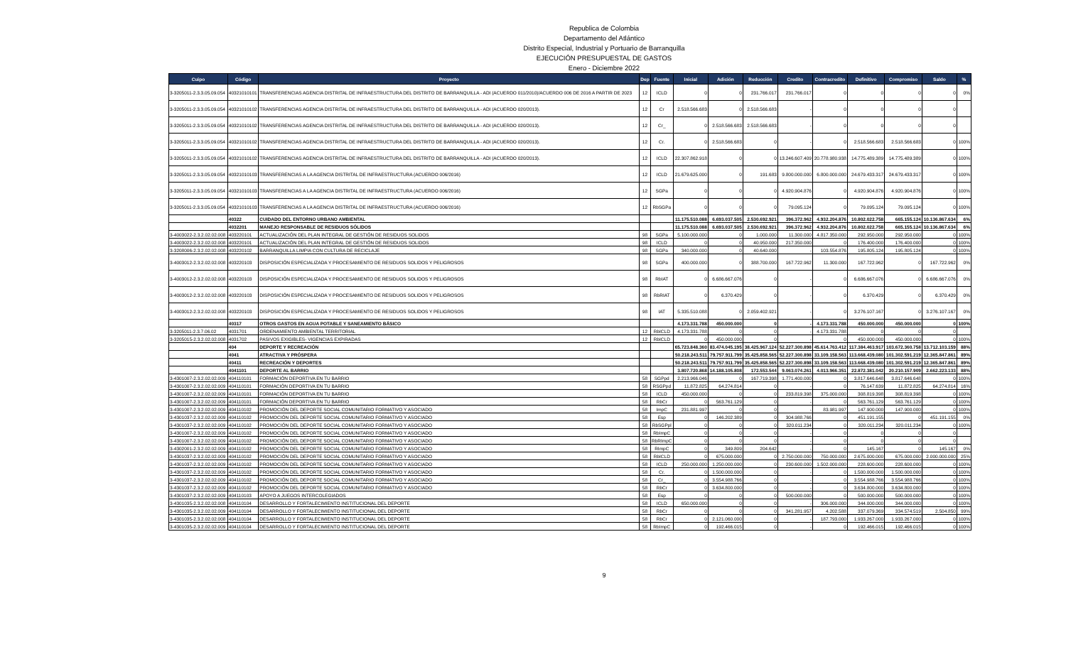Republica de Colombia
Departamento del Atlántico
Distrito Especial, Industrial y Portuario de Barranquilla
EJECUCIÓN PRESUPUESTAL DE GASTOS
Enero - Diciembre 2022
| Cuipo | Código | Proyecto | Dep | Fuente | Inicial | Adición | Reducción | Credito | Contracredito | Definitivo | Compromiso | Saldo | % |
| --- | --- | --- | --- | --- | --- | --- | --- | --- | --- | --- | --- | --- | --- |
| 3-3205011-2.3.3.05.09.054 | 40321010101 | TRANSFERENCIAS AGENCIA DISTRITAL DE INFRAESTRUCTURA DEL DISTRITO DE BARRANQUILLA - ADI (ACUERDO 011/2010)/ACUERDO 006 DE 2016 A PARTIR DE 2023 | 12 | ICLD | 0 | 0 | 231.766.017 | 231.766.017 | 0 | 0 | 0 | 0 | 0% |
| 3-3205011-2.3.3.05.09.054 | 40321010102 | TRANSFERENCIAS AGENCIA DISTRITAL DE INFRAESTRUCTURA DEL DISTRITO DE BARRANQUILLA - ADI (ACUERDO 020/2013). | 12 | Cr | 2.518.566.683 | 0 | 2.518.566.683 | - | 0 | 0 | 0 | 0 | |
| 3-3205011-2.3.3.05.09.054 | 40321010102 | TRANSFERENCIAS AGENCIA DISTRITAL DE INFRAESTRUCTURA DEL DISTRITO DE BARRANQUILLA - ADI (ACUERDO 020/2013). | 12 | Cr_ | 0 | 2.518.566.683 | 2.518.566.683 | - | 0 | 0 | 0 | 0 | |
| 3-3205011-2.3.3.05.09.054 | 40321010102 | TRANSFERENCIAS AGENCIA DISTRITAL DE INFRAESTRUCTURA DEL DISTRITO DE BARRANQUILLA - ADI (ACUERDO 020/2013). | 12 | Cr. | 0 | 2.518.566.683 | 0 | - | 0 | 2.518.566.683 | 2.518.566.683 | 0 | 100% |
| 3-3205011-2.3.3.05.09.054 | 40321010102 | TRANSFERENCIAS AGENCIA DISTRITAL DE INFRAESTRUCTURA DEL DISTRITO DE BARRANQUILLA - ADI (ACUERDO 020/2013). | 12 | ICLD | 22.307.862.918 | 0 | 0 | 13.246.607.409 | 20.778.980.938 | 14.775.489.389 | 14.775.489.389 | 0 | 100% |
| 3-3205011-2.3.3.05.09.054 | 40321010103 | TRANSFERENCIAS A LA AGENCIA DISTRITAL DE INFRAESTRUCTURA (ACUERDO 006/2016) | 12 | ICLD | 21.679.625.000 | 0 | 191.683 | 9.800.000.000 | 6.800.000.000 | 24.679.433.317 | 24.679.433.317 | 0 | 100% |
| 3-3205011-2.3.3.05.09.054 | 40321010103 | TRANSFERENCIAS A LA AGENCIA DISTRITAL DE INFRAESTRUCTURA (ACUERDO 006/2016) | 12 | SGPa | 0 | 0 | 0 | 4.920.904.876 | 0 | 4.920.904.876 | 4.920.904.876 | 0 | 100% |
| 3-3205011-2.3.3.05.09.054 | 40321010103 | TRANSFERENCIAS A LA AGENCIA DISTRITAL DE INFRAESTRUCTURA (ACUERDO 006/2016) | 12 | RbSGPa | 0 | 0 | 0 | 79.095.124 | 0 | 79.095.124 | 79.095.124 | 0 | 100% |
| | 40322 | CUIDADO DEL ENTORNO URBANO AMBIENTAL | | | 11.175.510.088 | 6.693.037.505 | 2.530.692.921 | 396.372.962 | 4.932.204.876 | 10.802.022.758 | 665.155.124 | 10.136.867.634 | 6% |
| | 4032201 | MANEJO RESPONSABLE DE RESIDUOS SÓLIDOS | | | 11.175.510.088 | 6.693.037.505 | 2.530.692.921 | 396.372.962 | 4.932.204.876 | 10.802.022.758 | 665.155.124 | 10.136.867.634 | 6% |
| 3-4003022-2.3.2.02.02.008 | 403220101 | ACTUALIZACIÓN DEL PLAN INTEGRAL DE GESTIÓN DE RESIDUOS SOLIDOS | 98 | SGPa | 5.100.000.000 | 0 | 1.000.000 | 11.300.000 | 4.817.350.000 | 292.950.000 | 292.950.000 | 0 | 100% |
| 3-4003022-2.3.2.02.02.008 | 403220101 | ACTUALIZACIÓN DEL PLAN INTEGRAL DE GESTIÓN DE RESIDUOS SOLIDOS | 98 | ICLD | 0 | 0 | 40.950.000 | 217.350.000 | 0 | 176.400.000 | 176.400.000 | 0 | 100% |
| 3-3208006-2.3.2.02.02.008 | 403220102 | BARRANQUILLA LIMPIA CON CULTURA DE RECICLAJE | 98 | SGPa | 340.000.000 | 0 | 40.640.000 | - | 103.554.876 | 195.805.124 | 195.805.124 | 0 | 100% |
| 3-4003012-2.3.2.02.02.008 | 403220103 | DISPOSICIÓN ESPECIALIZADA Y PROCESAMIENTO DE RESIDUOS SOLIDOS Y PELIGROSOS | 98 | SGPa | 400.000.000 | 0 | 388.700.000 | 167.722.962 | 11.300.000 | 167.722.962 | 0 | 167.722.962 | 0% |
| 3-4003012-2.3.2.02.02.008 | 403220103 | DISPOSICIÓN ESPECIALIZADA Y PROCESAMIENTO DE RESIDUOS SOLIDOS Y PELIGROSOS | 98 | RbIAT | 0 | 6.686.667.076 | 0 | - | 0 | 6.686.667.076 | 0 | 6.686.667.076 | 0% |
| 3-4003012-2.3.2.02.02.008 | 403220103 | DISPOSICIÓN ESPECIALIZADA Y PROCESAMIENTO DE RESIDUOS SOLIDOS Y PELIGROSOS | 98 | RbRIAT | 0 | 6.370.429 | 0 | - | 0 | 6.370.429 | 0 | 6.370.429 | 0% |
| 3-4003012-2.3.2.02.02.008 | 403220103 | DISPOSICIÓN ESPECIALIZADA Y PROCESAMIENTO DE RESIDUOS SOLIDOS Y PELIGROSOS | 98 | IAT | 5.335.510.088 | 0 | 2.059.402.921 | - | 0 | 3.276.107.167 | 0 | 3.276.107.167 | 0% |
| | 40317 | OTROS GASTOS EN AGUA POTABLE Y SANEAMIENTO BÁSICO | | | 4.173.331.788 | 450.000.000 | 0 | - | 4.173.331.788 | 450.000.000 | 450.000.000 | 0 | 100% |
| 3-3205011-2.3.7.06.02 | 4031701 | ORDENAMIENTO AMBIENTAL TERRITORIAL | 12 | RbICLD | 4.173.331.788 | 0 | 0 | - | 4.173.331.788 | 0 | 0 | 0 | |
| 3-3205015-2.3.2.02.02.008 | 4031702 | PASIVOS EXIGIBLES- VIGENCIAS EXPIRADAS | 12 | RbICLD | 0 | 450.000.000 | 0 | - | 0 | 450.000.000 | 450.000.000 | 0 | 100% |
| | 404 | DEPORTE Y RECREACIÓN | | | 65.723.848.360 | 83.474.045.195 | 38.425.967.124 | 52.227.300.898 | 45.614.763.412 | 117.384.463.917 | 103.672.360.758 | 13.712.103.159 | 88% |
| | 4041 | ATRACTIVA Y PRÓSPERA | | | 50.218.243.511 | 79.757.911.799 | 35.425.858.565 | 52.227.300.898 | 33.109.158.563 | 113.668.439.080 | 101.302.591.219 | 12.365.847.861 | 89% |
| | 40411 | RECREACIÓN Y DEPORTES | | | 50.218.243.511 | 79.757.911.799 | 35.425.858.565 | 52.227.300.898 | 33.109.158.563 | 113.668.439.080 | 101.302.591.219 | 12.365.847.861 | 89% |
| | 4041101 | DEPORTE AL BARRIO | | | 3.807.720.868 | 14.188.105.808 | 172.553.544 | 9.063.074.261 | 4.013.966.351 | 22.872.381.042 | 20.210.157.909 | 2.662.223.133 | 88% |
| 3-4301007-2.3.2.02.02.009 | 404110101 | FORMACIÓN DEPORTIVA EN TU BARRIO | 58 | SGPpd | 2.213.966.046 | 0 | 167.719.398 | 1.771.400.000 | 0 | 3.817.646.648 | 3.817.646.648 | 0 | 100% |
| 3-4301007-2.3.2.02.02.009 | 404110101 | FORMACIÓN DEPORTIVA EN TU BARRIO | 58 | RSGPpd | 11.872.825 | 64.274.814 | 0 | - | 0 | 76.147.639 | 11.872.825 | 64.274.814 | 16% |
| 3-4301007-2.3.2.02.02.009 | 404110101 | FORMACIÓN DEPORTIVA EN TU BARRIO | 58 | ICLD | 450.000.000 | 0 | 0 | 233.819.398 | 375.000.000 | 308.819.398 | 308.819.398 | 0 | 100% |
| 3-4301007-2.3.2.02.02.009 | 404110101 | FORMACIÓN DEPORTIVA EN TU BARRIO | 58 | RbCr | 0 | 563.761.129 | 0 | - | 0 | 563.761.129 | 563.761.129 | 0 | 100% |
| 3-4301007-2.3.2.02.02.009 | 404110102 | PROMOCIÓN DEL DEPORTE SOCIAL COMUNITARIO FORMATIVO Y ASOCIADO | 58 | ImpC | 231.881.997 | 0 | 0 | - | 83.981.997 | 147.900.000 | 147.900.000 | 0 | 100% |
| 3-4301037-2.3.2.02.02.009 | 404110102 | PROMOCIÓN DEL DEPORTE SOCIAL COMUNITARIO FORMATIVO Y ASOCIADO | 58 | Esp | 0 | 146.202.389 | 0 | 304.988.766 | 0 | 451.191.155 | 0 | 451.191.155 | 0% |
| 3-4301037-2.3.2.02.02.009 | 404110102 | PROMOCIÓN DEL DEPORTE SOCIAL COMUNITARIO FORMATIVO Y ASOCIADO | 58 | RbSGPpl | 0 | 0 | 0 | 320.011.234 | 0 | 320.011.234 | 320.011.234 | 0 | 100% |
| 3-4301007-2.3.2.02.02.009 | 404110102 | PROMOCIÓN DEL DEPORTE SOCIAL COMUNITARIO FORMATIVO Y ASOCIADO | 58 | RbImpC | 0 | 0 | 0 | - | 0 | 0 | 0 | 0 | |
| 3-4301007-2.3.2.02.02.009 | 404110102 | PROMOCIÓN DEL DEPORTE SOCIAL COMUNITARIO FORMATIVO Y ASOCIADO | 58 | RbRImpC | 0 | 0 | 0 | - | 0 | 0 | 0 | 0 | |
| 3-4302001-2.3.2.02.02.009 | 404110102 | PROMOCIÓN DEL DEPORTE SOCIAL COMUNITARIO FORMATIVO Y ASOCIADO | 58 | RImpC | 0 | 349.809 | 204.642 | - | 0 | 145.167 | 0 | 145.167 | 0% |
| 3-4301037-2.3.2.02.02.009 | 404110102 | PROMOCIÓN DEL DEPORTE SOCIAL COMUNITARIO FORMATIVO Y ASOCIADO | 58 | RbICLD | 0 | 675.000.000 | 0 | 2.750.000.000 | 750.000.000 | 2.675.000.000 | 675.000.000 | 2.000.000.000 | 25% |
| 3-4301037-2.3.2.02.02.009 | 404110102 | PROMOCIÓN DEL DEPORTE SOCIAL COMUNITARIO FORMATIVO Y ASOCIADO | 58 | ICLD | 250.000.000 | 1.250.000.000 | 0 | 230.600.000 | 1.502.000.000 | 228.600.000 | 228.600.000 | 0 | 100% |
| 3-4301037-2.3.2.02.02.009 | 404110102 | PROMOCIÓN DEL DEPORTE SOCIAL COMUNITARIO FORMATIVO Y ASOCIADO | 58 | Cr. | 0 | 1.500.000.000 | 0 | - | 0 | 1.500.000.000 | 1.500.000.000 | 0 | 100% |
| 3-4301037-2.3.2.02.02.009 | 404110102 | PROMOCIÓN DEL DEPORTE SOCIAL COMUNITARIO FORMATIVO Y ASOCIADO | 58 | Cr_ | 0 | 3.554.988.766 | 0 | - | 0 | 3.554.988.766 | 3.554.988.766 | 0 | 100% |
| 3-4301037-2.3.2.02.02.009 | 404110102 | PROMOCIÓN DEL DEPORTE SOCIAL COMUNITARIO FORMATIVO Y ASOCIADO | 58 | RbCr | 0 | 3.634.800.000 | 0 | - | 0 | 3.634.800.000 | 3.634.800.000 | 0 | 100% |
| 3-4301037-2.3.2.02.02.009 | 404110103 | APOYO A JUEGOS INTERCOLEGIADOS | 58 | Esp | 0 | 0 | 0 | 500.000.000 | 0 | 500.000.000 | 500.000.000 | 0 | 100% |
| 3-4301035-2.3.2.02.02.008 | 404110104 | DESARROLLO Y FORTALECIMIENTO INSTITUCIONAL DEL DEPORTE | 58 | ICLD | 650.000.000 | 0 | 0 | - | 306.000.000 | 344.000.000 | 344.000.000 | 0 | 100% |
| 3-4301035-2.3.2.02.02.009 | 404110104 | DESARROLLO Y FORTALECIMIENTO INSTITUCIONAL DEL DEPORTE | 58 | RbCr | 0 | 0 | 0 | 341.281.957 | 4.202.588 | 337.079.369 | 334.574.519 | 2.504.850 | 99% |
| 3-4301035-2.3.2.02.02.008 | 404110104 | DESARROLLO Y FORTALECIMIENTO INSTITUCIONAL DEL DEPORTE | 58 | RbCr | 0 | 2.121.060.000 | 0 | - | 187.793.000 | 1.933.267.000 | 1.933.267.000 | 0 | 100% |
| 3-4301035-2.3.2.02.02.009 | 404110104 | DESARROLLO Y FORTALECIMIENTO INSTITUCIONAL DEL DEPORTE | 58 | RbImpC | 0 | 192.466.015 | 0 | - | 0 | 192.466.015 | 192.466.015 | 0 | 100% |
9